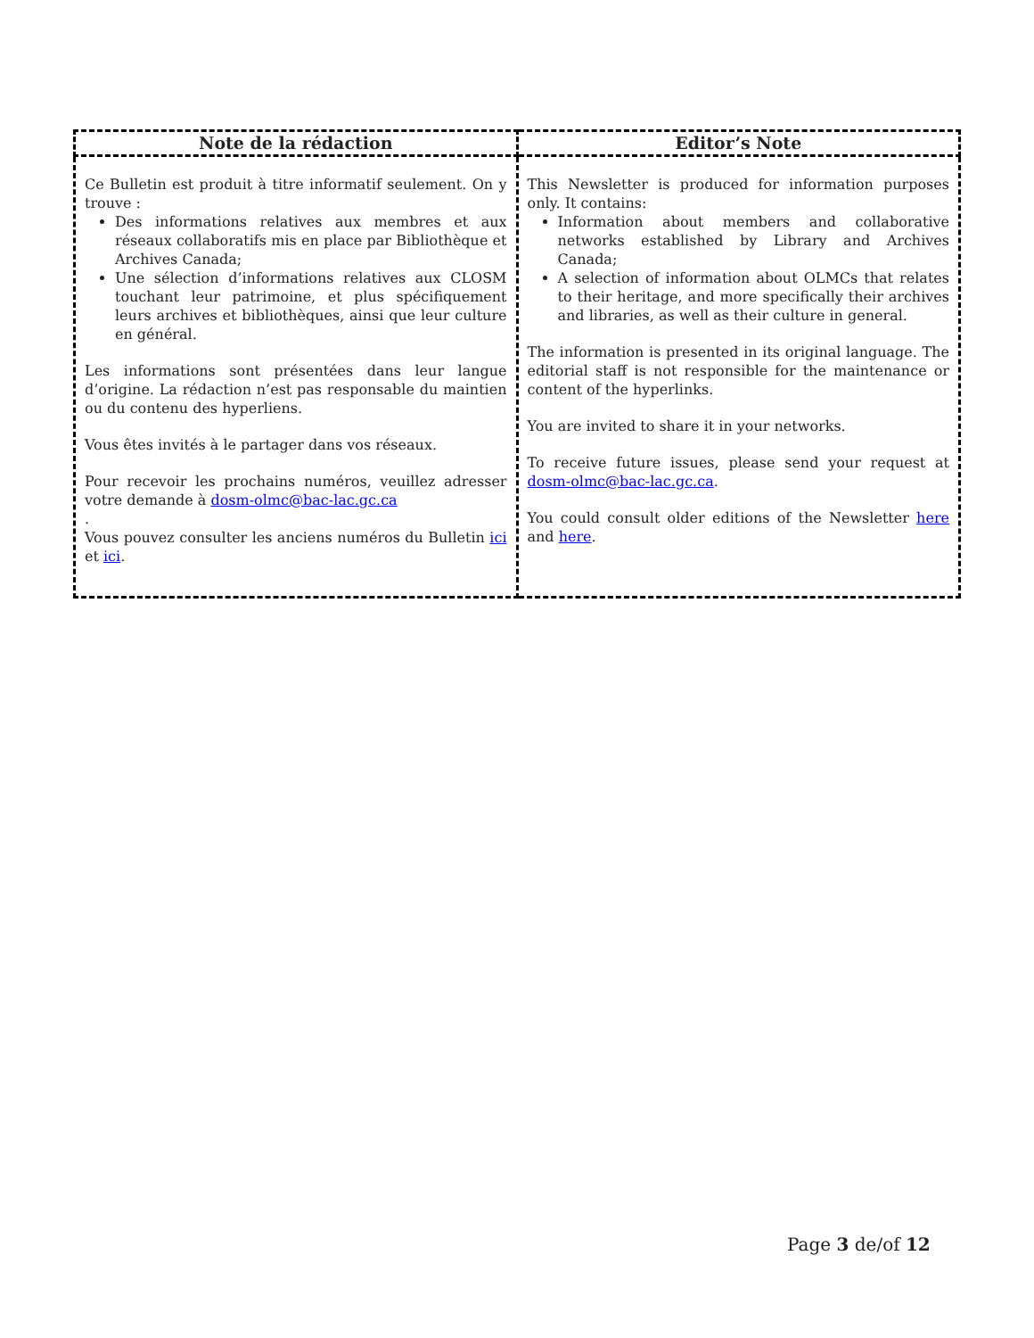| Note de la rédaction | Editor’s Note |
| --- | --- |
| Ce Bulletin est produit à titre informatif seulement. On y trouve : Des informations relatives aux membres et aux réseaux collaboratifs mis en place par Bibliothèque et Archives Canada; Une sélection d’informations relatives aux CLOSM touchant leur patrimoine, et plus spécifiquement leurs archives et bibliothèques, ainsi que leur culture en général. Les informations sont présentées dans leur langue d’origine. La rédaction n’est pas responsable du maintien ou du contenu des hyperliens. Vous êtes invités à le partager dans vos réseaux. Pour recevoir les prochains numéros, veuillez adresser votre demande à dosm-olmc@bac-lac.gc.ca . Vous pouvez consulter les anciens numéros du Bulletin ici et ici . | This Newsletter is produced for information purposes only. It contains: Information about members and collaborative networks established by Library and Archives Canada; A selection of information about OLMCs that relates to their heritage, and more specifically their archives and libraries, as well as their culture in general. The information is presented in its original language. The editorial staff is not responsible for the maintenance or content of the hyperlinks. You are invited to share it in your networks. To receive future issues, please send your request at dosm-olmc@bac-lac.gc.ca . You could consult older editions of the Newsletter here and here . |
Page 3 de/of 12